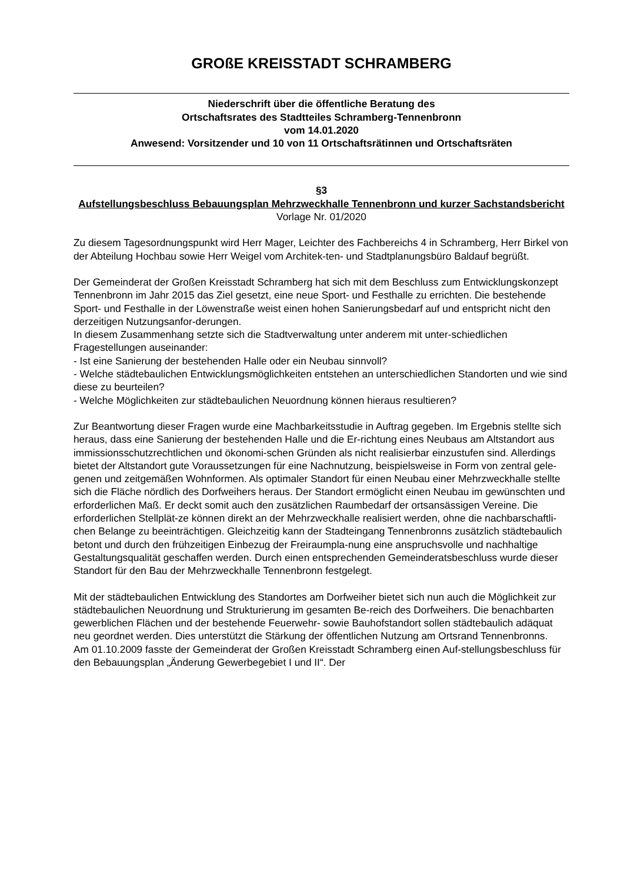GROßE KREISSTADT SCHRAMBERG
Niederschrift über die öffentliche Beratung des
Ortschaftsrates des Stadtteiles Schramberg-Tennenbronn
vom 14.01.2020
Anwesend: Vorsitzender und 10 von 11 Ortschaftsrätinnen und Ortschaftsräten
§3
Aufstellungsbeschluss Bebauungsplan Mehrzweckhalle Tennenbronn und kurzer Sachstandsbericht
Vorlage Nr. 01/2020
Zu diesem Tagesordnungspunkt wird Herr Mager, Leichter des Fachbereichs 4 in Schramberg, Herr Birkel von der Abteilung Hochbau sowie Herr Weigel vom Architek-ten- und Stadtplanungsbüro Baldauf begrüßt.
Der Gemeinderat der Großen Kreisstadt Schramberg hat sich mit dem Beschluss zum Entwicklungskonzept Tennenbronn im Jahr 2015 das Ziel gesetzt, eine neue Sport- und Festhalle zu errichten. Die bestehende Sport- und Festhalle in der Löwenstraße weist einen hohen Sanierungsbedarf auf und entspricht nicht den derzeitigen Nutzungsanfor-derungen.
In diesem Zusammenhang setzte sich die Stadtverwaltung unter anderem mit unter-schiedlichen Fragestellungen auseinander:
- Ist eine Sanierung der bestehenden Halle oder ein Neubau sinnvoll?
- Welche städtebaulichen Entwicklungsmöglichkeiten entstehen an unterschiedlichen Standorten und wie sind diese zu beurteilen?
- Welche Möglichkeiten zur städtebaulichen Neuordnung können hieraus resultieren?
Zur Beantwortung dieser Fragen wurde eine Machbarkeitsstudie in Auftrag gegeben. Im Ergebnis stellte sich heraus, dass eine Sanierung der bestehenden Halle und die Er-richtung eines Neubaus am Altstandort aus immissionsschutzrechtlichen und ökonomi-schen Gründen als nicht realisierbar einzustufen sind. Allerdings bietet der Altstandort gute Voraussetzungen für eine Nachnutzung, beispielsweise in Form von zentral gele-genen und zeitgemäßen Wohnformen. Als optimaler Standort für einen Neubau einer Mehrzweckhalle stellte sich die Fläche nördlich des Dorfweihers heraus. Der Standort ermöglicht einen Neubau im gewünschten und erforderlichen Maß. Er deckt somit auch den zusätzlichen Raumbedarf der ortsansässigen Vereine. Die erforderlichen Stellplät-ze können direkt an der Mehrzweckhalle realisiert werden, ohne die nachbarschaftli-chen Belange zu beeinträchtigen. Gleichzeitig kann der Stadteingang Tennenbronns zusätzlich städtebaulich betont und durch den frühzeitigen Einbezug der Freiraumpla-nung eine anspruchsvolle und nachhaltige Gestaltungsqualität geschaffen werden. Durch einen entsprechenden Gemeinderatsbeschluss wurde dieser Standort für den Bau der Mehrzweckhalle Tennenbronn festgelegt.
Mit der städtebaulichen Entwicklung des Standortes am Dorfweiher bietet sich nun auch die Möglichkeit zur städtebaulichen Neuordnung und Strukturierung im gesamten Be-reich des Dorfweihers. Die benachbarten gewerblichen Flächen und der bestehende Feuerwehr- sowie Bauhofstandort sollen städtebaulich adäquat neu geordnet werden. Dies unterstützt die Stärkung der öffentlichen Nutzung am Ortsrand Tennenbronns.
Am 01.10.2009 fasste der Gemeinderat der Großen Kreisstadt Schramberg einen Auf-stellungsbeschluss für den Bebauungsplan „Änderung Gewerbegebiet I und II“. Der